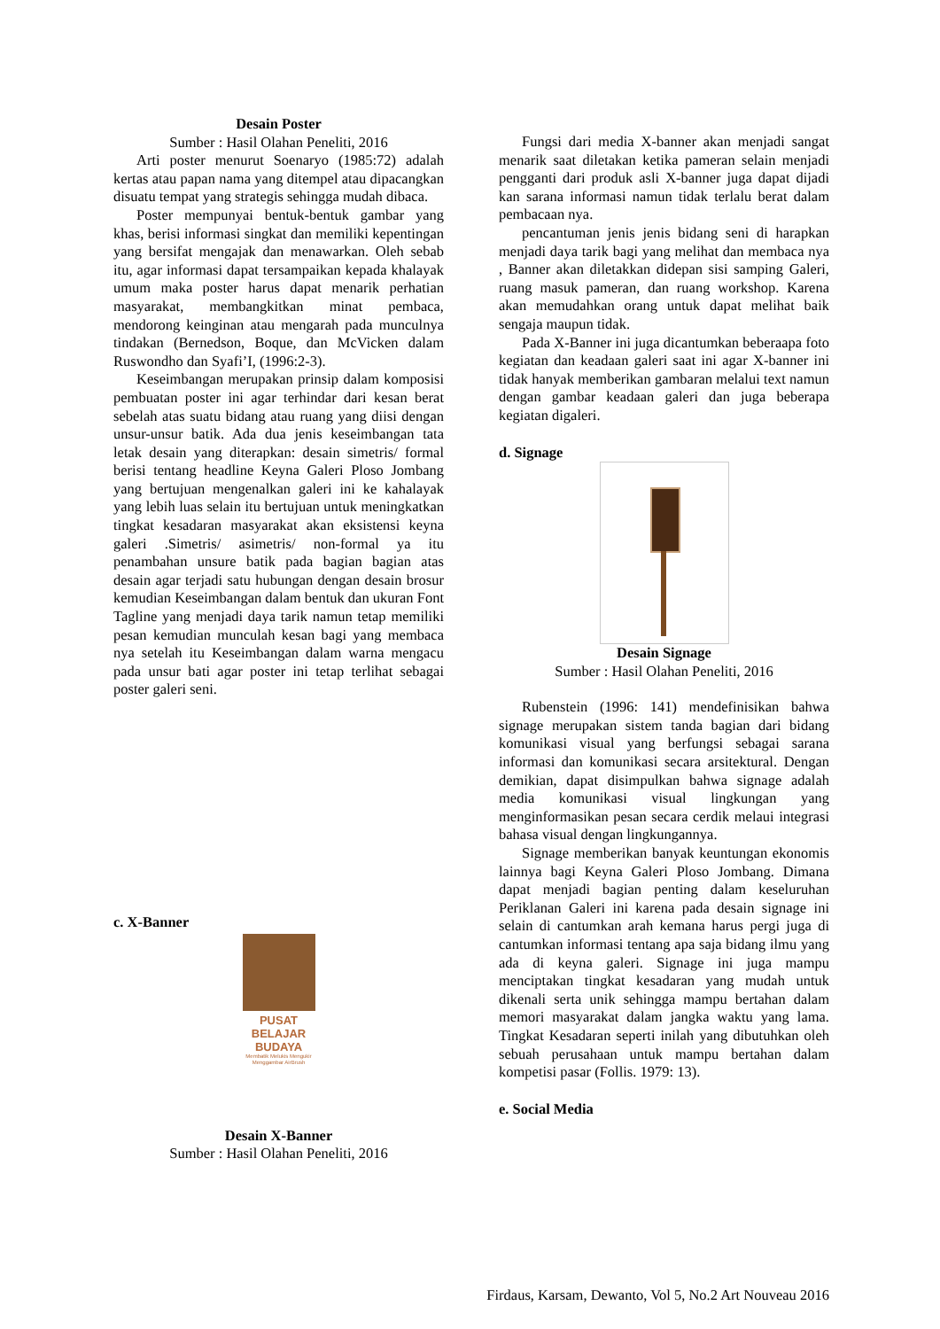Desain Poster
Sumber : Hasil Olahan Peneliti, 2016
Arti poster menurut Soenaryo (1985:72) adalah kertas atau papan nama yang ditempel atau dipacangkan disuatu tempat yang strategis sehingga mudah dibaca.
Poster mempunyai bentuk-bentuk gambar yang khas, berisi informasi singkat dan memiliki kepentingan yang bersifat mengajak dan menawarkan. Oleh sebab itu, agar informasi dapat tersampaikan kepada khalayak umum maka poster harus dapat menarik perhatian masyarakat, membangkitkan minat pembaca, mendorong keinginan atau mengarah pada munculnya tindakan (Bernedson, Boque, dan McVicken dalam Ruswondho dan Syafi’I, (1996:2-3).
Keseimbangan merupakan prinsip dalam komposisi pembuatan poster ini agar terhindar dari kesan berat sebelah atas suatu bidang atau ruang yang diisi dengan unsur-unsur batik. Ada dua jenis keseimbangan tata letak desain yang diterapkan: desain simetris/ formal berisi tentang headline Keyna Galeri Ploso Jombang yang bertujuan mengenalkan galeri ini ke kahalayak yang lebih luas selain itu bertujuan untuk meningkatkan tingkat kesadaran masyarakat akan eksistensi keyna galeri .Simetris/ asimetris/ non-formal ya itu penambahan unsure batik pada bagian bagian atas desain agar terjadi satu hubungan dengan desain brosur kemudian Keseimbangan dalam bentuk dan ukuran Font Tagline yang menjadi daya tarik namun tetap memiliki pesan kemudian munculah kesan bagi yang membaca nya setelah itu Keseimbangan dalam warna mengacu pada unsur bati agar poster ini tetap terlihat sebagai poster galeri seni.
c. X-Banner
PUSAT BELAJAR BUDAYA
Membatik Melukis Mengukir Menggambar AirBrush
Desain X-Banner
Sumber : Hasil Olahan Peneliti, 2016
Fungsi dari media X-banner akan menjadi sangat menarik saat diletakan ketika pameran selain menjadi pengganti dari produk asli X-banner juga dapat dijadi kan sarana informasi namun tidak terlalu berat dalam pembacaan nya.
pencantuman jenis jenis bidang seni di harapkan menjadi daya tarik bagi yang melihat dan membaca nya , Banner akan diletakkan didepan sisi samping Galeri, ruang masuk pameran, dan ruang workshop. Karena akan memudahkan orang untuk dapat melihat baik sengaja maupun tidak.
Pada X-Banner ini juga dicantumkan beberaapa foto kegiatan dan keadaan galeri saat ini agar X-banner ini tidak hanyak memberikan gambaran melalui text namun dengan gambar keadaan galeri dan juga beberapa kegiatan digaleri.
d. Signage
Desain Signage
Sumber : Hasil Olahan Peneliti, 2016
Rubenstein (1996: 141) mendefinisikan bahwa signage merupakan sistem tanda bagian dari bidang komunikasi visual yang berfungsi sebagai sarana informasi dan komunikasi secara arsitektural. Dengan demikian, dapat disimpulkan bahwa signage adalah media komunikasi visual lingkungan yang menginformasikan pesan secara cerdik melaui integrasi bahasa visual dengan lingkungannya.
Signage memberikan banyak keuntungan ekonomis lainnya bagi Keyna Galeri Ploso Jombang. Dimana dapat menjadi bagian penting dalam keseluruhan Periklanan Galeri ini karena pada desain signage ini selain di cantumkan arah kemana harus pergi juga di cantumkan informasi tentang apa saja bidang ilmu yang ada di keyna galeri. Signage ini juga mampu menciptakan tingkat kesadaran yang mudah untuk dikenali serta unik sehingga mampu bertahan dalam memori masyarakat dalam jangka waktu yang lama. Tingkat Kesadaran seperti inilah yang dibutuhkan oleh sebuah perusahaan untuk mampu bertahan dalam kompetisi pasar (Follis. 1979: 13).
e. Social Media
Firdaus, Karsam, Dewanto, Vol 5, No.2 Art Nouveau 2016